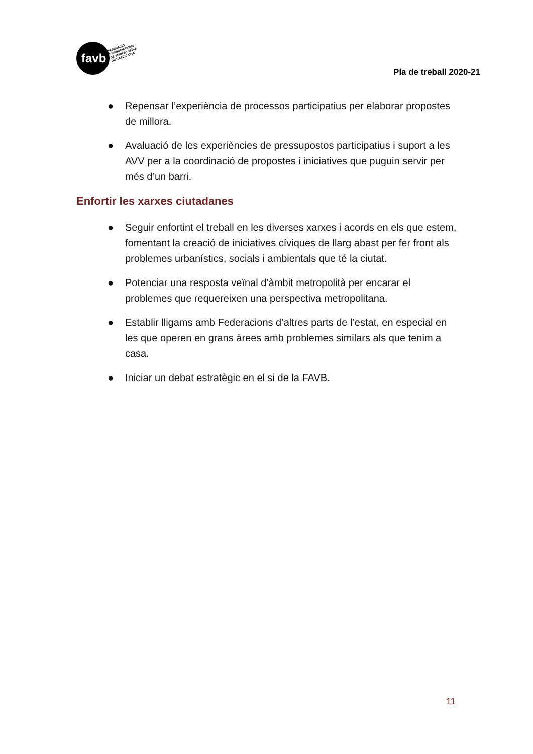favb
FEDERACIÓ
D'ASSOCIACIONS
DE VEÏNES I VEÏNS
DE BARCELONA
Pla de treball 2020-21
● Repensar l’experiència de processos participatius per elaborar propostes de millora.
● Avaluació de les experiències de pressupostos participatius i suport a les AVV per a la coordinació de propostes i iniciatives que puguin servir per més d’un barri.
Enfortir les xarxes ciutadanes
● Seguir enfortint el treball en les diverses xarxes i acords en els que estem, fomentant la creació de iniciatives cíviques de llarg abast per fer front als problemes urbanístics, socials i ambientals que té la ciutat.
● Potenciar una resposta veïnal d’àmbit metropolità per encarar el problemes que requereixen una perspectiva metropolitana.
● Establir lligams amb Federacions d’altres parts de l’estat, en especial en les que operen en grans àrees amb problemes similars als que tenim a casa.
● Iniciar un debat estratègic en el si de la FAVB.
11